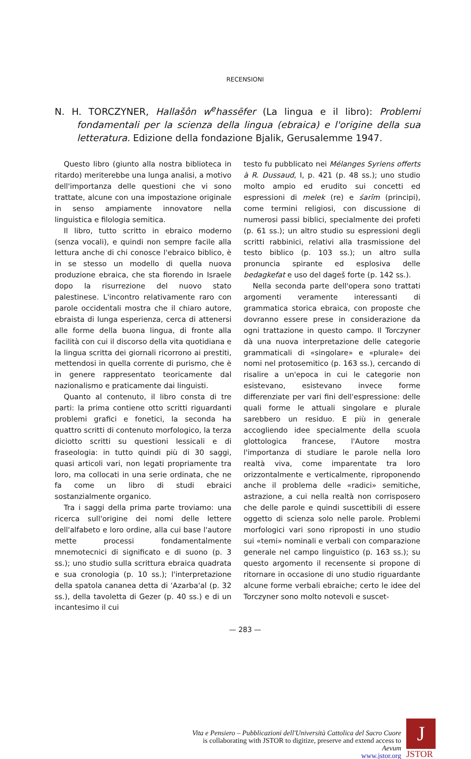RECENSIONI
N. H. TORCZYNER, Hallašôn w<sup>e</sup>hassēfer (La lingua e il libro): Problemi fondamentali per la scienza della lingua (ebraica) e l'origine della sua letteratura. Edizione della fondazione Bjalik, Gerusalemme 1947.
Questo libro (giunto alla nostra biblioteca in ritardo) meriterebbe una lunga analisi, a motivo dell'importanza delle questioni che vi sono trattate, alcune con una impostazione originale in senso ampiamente innovatore nella linguistica e filologia semitica.
Il libro, tutto scritto in ebraico moderno (senza vocali), e quindi non sempre facile alla lettura anche di chi conosce l'ebraico biblico, è in se stesso un modello di quella nuova produzione ebraica, che sta fiorendo in Israele dopo la risurrezione del nuovo stato palestinese. L'incontro relativamente raro con parole occidentali mostra che il chiaro autore, ebraista di lunga esperienza, cerca di attenersi alle forme della buona lingua, di fronte alla facilità con cui il discorso della vita quotidiana e la lingua scritta dei giornali ricorrono ai prestiti, mettendosi in quella corrente di purismo, che è in genere rappresentato teoricamente dal nazionalismo e praticamente dai linguisti.
Quanto al contenuto, il libro consta di tre parti: la prima contiene otto scritti riguardanti problemi grafici e fonetici, la seconda ha quattro scritti di contenuto morfologico, la terza diciotto scritti su questioni lessicali e di fraseologia: in tutto quindi più di 30 saggi, quasi articoli vari, non legati propriamente tra loro, ma collocati in una serie ordinata, che ne fa come un libro di studi ebraici sostanzialmente organico.
Tra i saggi della prima parte troviamo: una ricerca sull'origine dei nomi delle lettere dell'alfabeto e loro ordine, alla cui base l'autore mette processi fondamentalmente mnemotecnici di significato e di suono (p. 3 ss.); uno studio sulla scrittura ebraica quadrata e sua cronologia (p. 10 ss.); l'interpretazione della spatola cananea detta di 'Azarba'al (p. 32 ss.), della tavoletta di Gezer (p. 40 ss.) e di un incantesimo il cui
testo fu pubblicato nei Mélanges Syriens offerts à R. Dussaud, I, p. 421 (p. 48 ss.); uno studio molto ampio ed erudito sui concetti ed espressioni di melek (re) e śarīm (principi), come termini religiosi, con discussione di numerosi passi biblici, specialmente dei profeti (p. 61 ss.); un altro studio su espressioni degli scritti rabbinici, relativi alla trasmissione del testo biblico (p. 103 ss.); un altro sulla pronuncia spirante ed esplosiva delle bedagkefat e uso del dageš forte (p. 142 ss.).
Nella seconda parte dell'opera sono trattati argomenti veramente interessanti di grammatica storica ebraica, con proposte che dovranno essere prese in considerazione da ogni trattazione in questo campo. Il Torczyner dà una nuova interpretazione delle categorie grammaticali di «singolare» e «plurale» dei nomi nel protosemitico (p. 163 ss.), cercando di risalire a un'epoca in cui le categorie non esistevano, esistevano invece forme differenziate per vari fini dell'espressione: delle quali forme le attuali singolare e plurale sarebbero un residuo. E più in generale accogliendo idee specialmente della scuola glottologica francese, l'Autore mostra l'importanza di studiare le parole nella loro realtà viva, come imparentate tra loro orizzontalmente e verticalmente, riproponendo anche il problema delle «radici» semitiche, astrazione, a cui nella realtà non corrisposero che delle parole e quindi suscettibili di essere oggetto di scienza solo nelle parole. Problemi morfologici vari sono riproposti in uno studio sui «temi» nominali e verbali con comparazione generale nel campo linguistico (p. 163 ss.); su questo argomento il recensente si propone di ritornare in occasione di uno studio riguardante alcune forme verbali ebraiche; certo le idee del Torczyner sono molto notevoli e suscet-
— 283 —
Vita e Pensiero – Pubblicazioni dell'Università Cattolica del Sacro Cuore
is collaborating with JSTOR to digitize, preserve and extend access to
Aevum
www.jstor.org
J
JSTOR